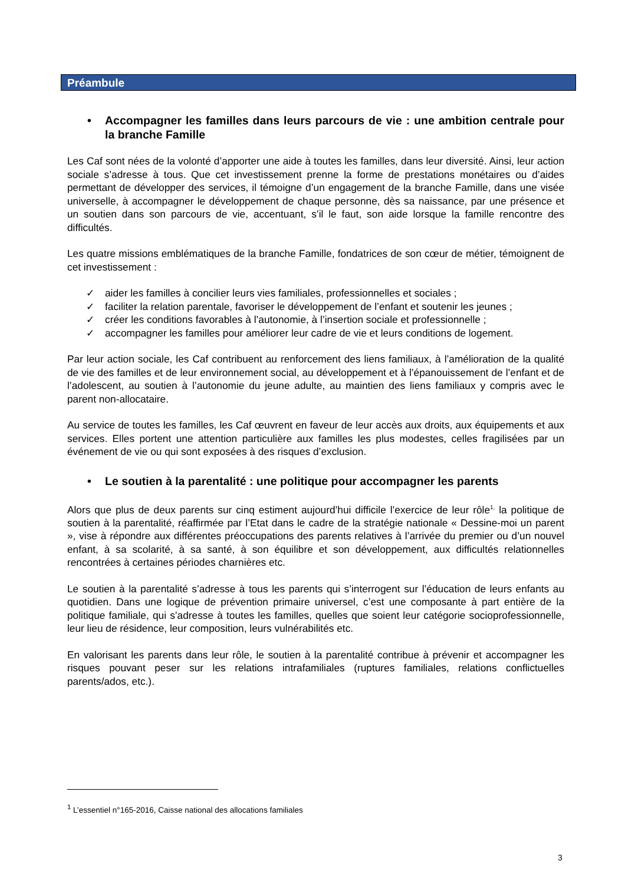Préambule
• Accompagner les familles dans leurs parcours de vie : une ambition centrale pour la branche Famille
Les Caf sont nées de la volonté d’apporter une aide à toutes les familles, dans leur diversité. Ainsi, leur action sociale s’adresse à tous. Que cet investissement prenne la forme de prestations monétaires ou d’aides permettant de développer des services, il témoigne d’un engagement de la branche Famille, dans une visée universelle, à accompagner le développement de chaque personne, dès sa naissance, par une présence et un soutien dans son parcours de vie, accentuant, s’il le faut, son aide lorsque la famille rencontre des difficultés.
Les quatre missions emblématiques de la branche Famille, fondatrices de son cœur de métier, témoignent de cet investissement :
✓ aider les familles à concilier leurs vies familiales, professionnelles et sociales ;
✓ faciliter la relation parentale, favoriser le développement de l’enfant et soutenir les jeunes ;
✓ créer les conditions favorables à l’autonomie, à l’insertion sociale et professionnelle ;
✓ accompagner les familles pour améliorer leur cadre de vie et leurs conditions de logement.
Par leur action sociale, les Caf contribuent au renforcement des liens familiaux, à l’amélioration de la qualité de vie des familles et de leur environnement social, au développement et à l’épanouissement de l’enfant et de l’adolescent, au soutien à l’autonomie du jeune adulte, au maintien des liens familiaux y compris avec le parent non-allocataire.
Au service de toutes les familles, les Caf œuvrent en faveur de leur accès aux droits, aux équipements et aux services. Elles portent une attention particulière aux familles les plus modestes, celles fragilisées par un événement de vie ou qui sont exposées à des risques d’exclusion.
• Le soutien à la parentalité : une politique pour accompagner les parents
Alors que plus de deux parents sur cinq estiment aujourd’hui difficile l’exercice de leur rôle<sup>1,</sup> la politique de soutien à la parentalité, réaffirmée par l’Etat dans le cadre de la stratégie nationale « Dessine-moi un parent », vise à répondre aux différentes préoccupations des parents relatives à l’arrivée du premier ou d’un nouvel enfant, à sa scolarité, à sa santé, à son équilibre et son développement, aux difficultés relationnelles rencontrées à certaines périodes charnières etc.
Le soutien à la parentalité s’adresse à tous les parents qui s’interrogent sur l’éducation de leurs enfants au quotidien. Dans une logique de prévention primaire universel, c’est une composante à part entière de la politique familiale, qui s’adresse à toutes les familles, quelles que soient leur catégorie socioprofessionnelle, leur lieu de résidence, leur composition, leurs vulnérabilités etc.
En valorisant les parents dans leur rôle, le soutien à la parentalité contribue à prévenir et accompagner les risques pouvant peser sur les relations intrafamiliales (ruptures familiales, relations conflictuelles parents/ados, etc.).
<sup>1</sup> L’essentiel n°165-2016, Caisse national des allocations familiales
3